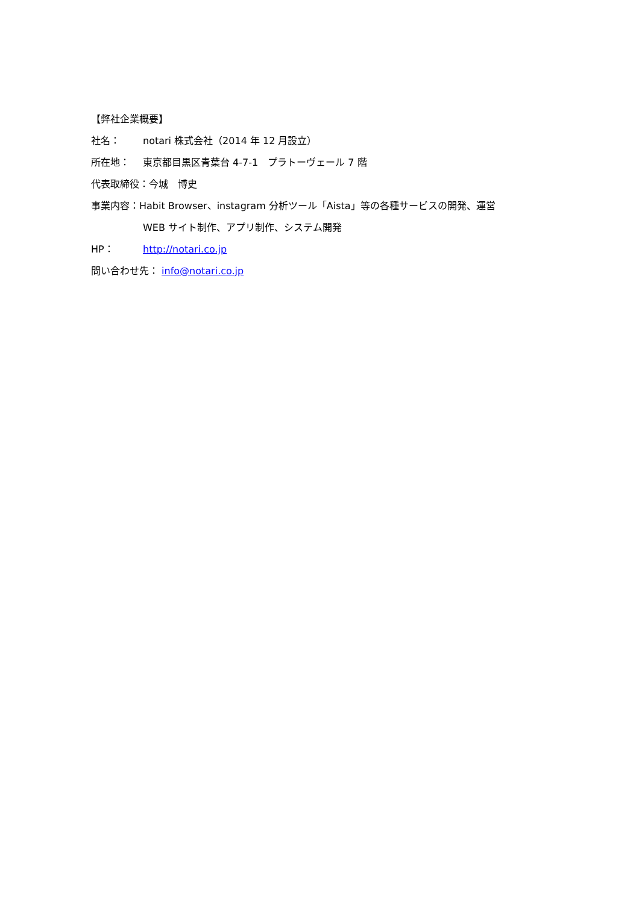【弊社企業概要】
社名： notari 株式会社（2014 年 12 月設立）
所在地： 東京都目黒区青葉台 4-7-1　プラトーヴェール 7 階
代表取締役：今城　博史
事業内容：Habit Browser、instagram 分析ツール「Aista」等の各種サービスの開発、運営
WEB サイト制作、アプリ制作、システム開発
HP： http://notari.co.jp
問い合わせ先： info@notari.co.jp